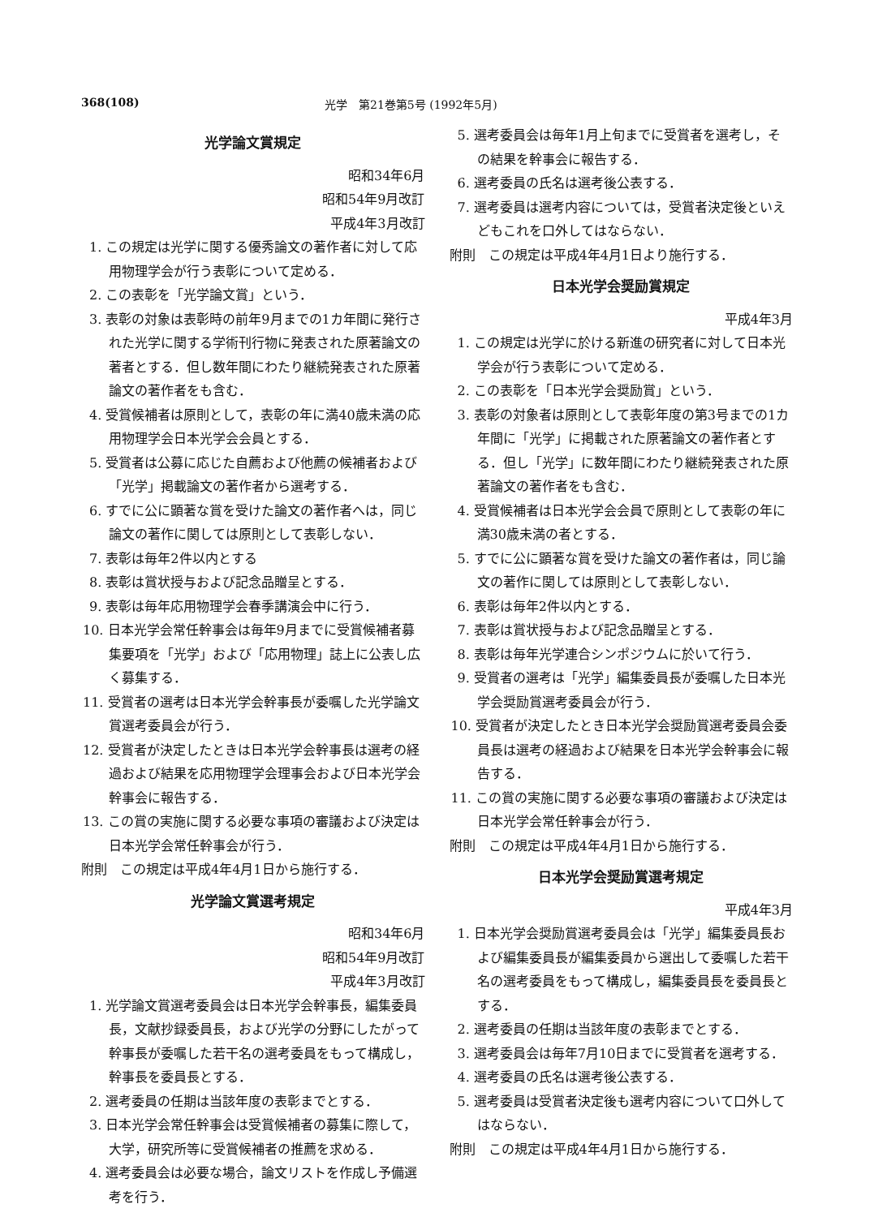368(108) 光学　第21巻第5号 (1992年5月)
光学論文賞規定
昭和34年6月
昭和54年9月改訂
平成4年3月改訂
1. この規定は光学に関する優秀論文の著作者に対して応用物理学会が行う表彰について定める．
2. この表彰を「光学論文賞」という．
3. 表彰の対象は表彰時の前年9月までの1カ年間に発行された光学に関する学術刊行物に発表された原著論文の著者とする．但し数年間にわたり継続発表された原著論文の著作者をも含む．
4. 受賞候補者は原則として，表彰の年に満40歳未満の応用物理学会日本光学会会員とする．
5. 受賞者は公募に応じた自薦および他薦の候補者および「光学」掲載論文の著作者から選考する．
6. すでに公に顕著な賞を受けた論文の著作者へは，同じ論文の著作に関しては原則として表彰しない．
7. 表彰は毎年2件以内とする
8. 表彰は賞状授与および記念品贈呈とする．
9. 表彰は毎年応用物理学会春季講演会中に行う．
10. 日本光学会常任幹事会は毎年9月までに受賞候補者募集要項を「光学」および「応用物理」誌上に公表し広く募集する．
11. 受賞者の選考は日本光学会幹事長が委嘱した光学論文賞選考委員会が行う．
12. 受賞者が決定したときは日本光学会幹事長は選考の経過および結果を応用物理学会理事会および日本光学会幹事会に報告する．
13. この賞の実施に関する必要な事項の審議および決定は日本光学会常任幹事会が行う．
附則　この規定は平成4年4月1日から施行する．
光学論文賞選考規定
昭和34年6月
昭和54年9月改訂
平成4年3月改訂
1. 光学論文賞選考委員会は日本光学会幹事長，編集委員長，文献抄録委員長，および光学の分野にしたがって幹事長が委嘱した若干名の選考委員をもって構成し，幹事長を委員長とする．
2. 選考委員の任期は当該年度の表彰までとする．
3. 日本光学会常任幹事会は受賞候補者の募集に際して，大学，研究所等に受賞候補者の推薦を求める．
4. 選考委員会は必要な場合，論文リストを作成し予備選考を行う．
5. 選考委員会は毎年1月上旬までに受賞者を選考し，その結果を幹事会に報告する．
6. 選考委員の氏名は選考後公表する．
7. 選考委員は選考内容については，受賞者決定後といえどもこれを口外してはならない．
附則　この規定は平成4年4月1日より施行する．
日本光学会奨励賞規定
平成4年3月
1. この規定は光学に於ける新進の研究者に対して日本光学会が行う表彰について定める．
2. この表彰を「日本光学会奨励賞」という．
3. 表彰の対象者は原則として表彰年度の第3号までの1カ年間に「光学」に掲載された原著論文の著作者とする．但し「光学」に数年間にわたり継続発表された原著論文の著作者をも含む．
4. 受賞候補者は日本光学会会員で原則として表彰の年に満30歳未満の者とする．
5. すでに公に顕著な賞を受けた論文の著作者は，同じ論文の著作に関しては原則として表彰しない．
6. 表彰は毎年2件以内とする．
7. 表彰は賞状授与および記念品贈呈とする．
8. 表彰は毎年光学連合シンポジウムに於いて行う．
9. 受賞者の選考は「光学」編集委員長が委嘱した日本光学会奨励賞選考委員会が行う．
10. 受賞者が決定したとき日本光学会奨励賞選考委員会委員長は選考の経過および結果を日本光学会幹事会に報告する．
11. この賞の実施に関する必要な事項の審議および決定は日本光学会常任幹事会が行う．
附則　この規定は平成4年4月1日から施行する．
日本光学会奨励賞選考規定
平成4年3月
1. 日本光学会奨励賞選考委員会は「光学」編集委員長および編集委員長が編集委員から選出して委嘱した若干名の選考委員をもって構成し，編集委員長を委員長とする．
2. 選考委員の任期は当該年度の表彰までとする．
3. 選考委員会は毎年7月10日までに受賞者を選考する．
4. 選考委員の氏名は選考後公表する．
5. 選考委員は受賞者決定後も選考内容について口外してはならない．
附則　この規定は平成4年4月1日から施行する．